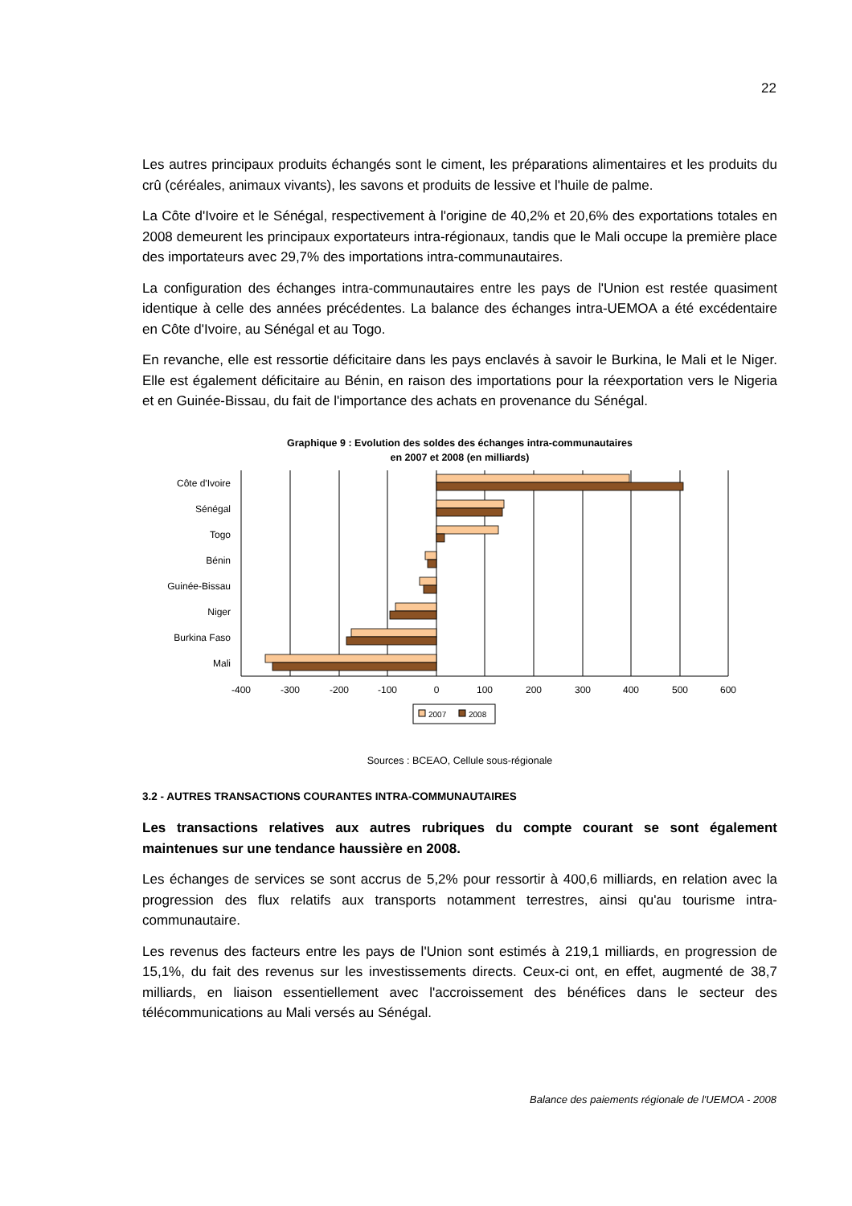22
Les autres principaux produits échangés sont le ciment, les préparations alimentaires et les produits du crû (céréales, animaux vivants), les savons et produits de lessive et l'huile de palme.
La Côte d'Ivoire et le Sénégal, respectivement à l'origine de 40,2% et 20,6% des exportations totales en 2008 demeurent les principaux exportateurs intra-régionaux, tandis que le Mali occupe la première place des importateurs avec 29,7% des importations intra-communautaires.
La configuration des échanges intra-communautaires entre les pays de l'Union est restée quasiment identique à celle des années précédentes. La balance des échanges intra-UEMOA a été excédentaire en Côte d'Ivoire, au Sénégal et au Togo.
En revanche, elle est ressortie déficitaire dans les pays enclavés à savoir le Burkina, le Mali et le Niger. Elle est également déficitaire au Bénin, en raison des importations pour la réexportation vers le Nigeria et en Guinée-Bissau, du fait de l'importance des achats en provenance du Sénégal.
Graphique 9 : Evolution des soldes des échanges intra-communautaires
en 2007 et 2008 (en milliards)
Côte d'Ivoire
Sénégal
Togo
Bénin
Guinée-Bissau
Niger
Burkina Faso
Mali
-400
-300
-200
-100
0
100
200
300
400
500
600
2007
2008
Sources : BCEAO, Cellule sous-régionale
3.2 - AUTRES TRANSACTIONS COURANTES INTRA-COMMUNAUTAIRES
Les transactions relatives aux autres rubriques du compte courant se sont également maintenues sur une tendance haussière en 2008.
Les échanges de services se sont accrus de 5,2% pour ressortir à 400,6 milliards, en relation avec la progression des flux relatifs aux transports notamment terrestres, ainsi qu'au tourisme intra-communautaire.
Les revenus des facteurs entre les pays de l'Union sont estimés à 219,1 milliards, en progression de 15,1%, du fait des revenus sur les investissements directs. Ceux-ci ont, en effet, augmenté de 38,7 milliards, en liaison essentiellement avec l'accroissement des bénéfices dans le secteur des télécommunications au Mali versés au Sénégal.
Balance des paiements régionale de l'UEMOA - 2008